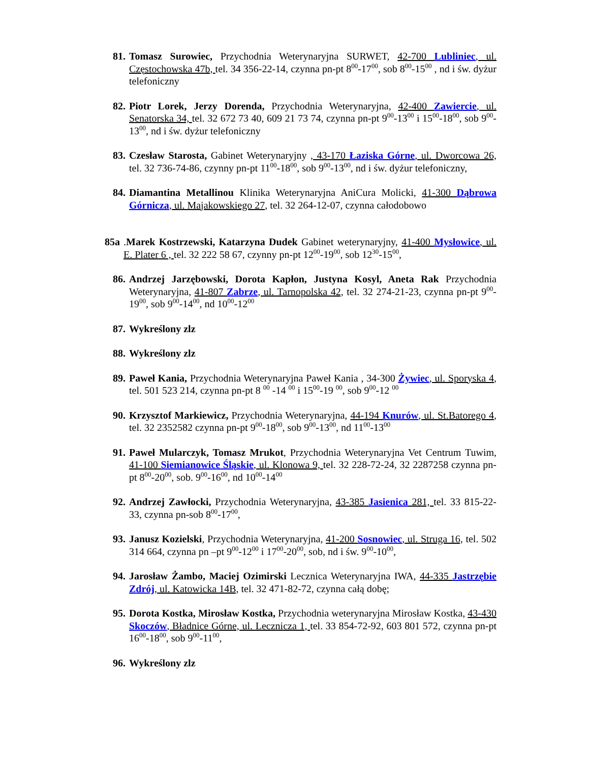81. Tomasz Surowiec, Przychodnia Weterynaryjna SURWET, 42-700 Lubliniec, ul. Częstochowska 47b, tel. 34 356-22-14, czynna pn-pt 8<sup>00</sup>-17<sup>00</sup>, sob 8<sup>00</sup>-15<sup>00</sup> , nd i św. dyżur telefoniczny
82. Piotr Lorek, Jerzy Dorenda, Przychodnia Weterynaryjna, 42-400 Zawiercie, ul. Senatorska 34, tel. 32 672 73 40, 609 21 73 74, czynna pn-pt 9<sup>00</sup>-13<sup>00</sup> i 15<sup>00</sup>-18<sup>00</sup>, sob 9<sup>00</sup>-13<sup>00</sup>, nd i św. dyżur telefoniczny
83. Czesław Starosta, Gabinet Weterynaryjny , 43-170 Łaziska Górne, ul. Dworcowa 26, tel. 32 736-74-86, czynny pn-pt 11<sup>00</sup>-18<sup>00</sup>, sob 9<sup>00</sup>-13<sup>00</sup>, nd i św. dyżur telefoniczny,
84. Diamantina Metallinou Klinika Weterynaryjna AniCura Molicki, 41-300 Dąbrowa Górnicza, ul. Majakowskiego 27, tel. 32 264-12-07, czynna całodobowo
85a.Marek Kostrzewski, Katarzyna Dudek Gabinet weterynaryjny, 41-400 Mysłowice, ul. E. Plater 6 , tel. 32 222 58 67, czynny pn-pt 12<sup>00</sup>-19<sup>00</sup>, sob 12<sup>30</sup>-15<sup>00</sup>,
86. Andrzej Jarzębowski, Dorota Kapłon, Justyna Kosyl, Aneta Rak Przychodnia Weterynaryjna, 41-807 Zabrze, ul. Tarnopolska 42, tel. 32 274-21-23, czynna pn-pt 9<sup>00</sup>-19<sup>00</sup>, sob 9<sup>00</sup>-14<sup>00</sup>, nd 10<sup>00</sup>-12<sup>00</sup>
87. Wykreślony zlz
88. Wykreślony zlz
89. Paweł Kania, Przychodnia Weterynaryjna Paweł Kania , 34-300 Żywiec, ul. Sporyska 4, tel. 501 523 214, czynna pn-pt 8 <sup>00</sup> -14 <sup>00</sup> i 15<sup>00</sup>-19 <sup>00</sup>, sob 9<sup>00</sup>-12 <sup>00</sup>
90. Krzysztof Markiewicz, Przychodnia Weterynaryjna, 44-194 Knurów, ul. St.Batorego 4, tel. 32 2352582 czynna pn-pt 9<sup>00</sup>-18<sup>00</sup>, sob 9<sup>00</sup>-13<sup>00</sup>, nd 11<sup>00</sup>-13<sup>00</sup>
91. Paweł Mularczyk, Tomasz Mrukot, Przychodnia Weterynaryjna Vet Centrum Tuwim, 41-100 Siemianowice Śląskie, ul. Klonowa 9, tel. 32 228-72-24, 32 2287258 czynna pn-pt 8<sup>00</sup>-20<sup>00</sup>, sob. 9<sup>00</sup>-16<sup>00</sup>, nd 10<sup>00</sup>-14<sup>00</sup>
92. Andrzej Zawłocki, Przychodnia Weterynaryjna, 43-385 Jasienica 281, tel. 33 815-22-33, czynna pn-sob 8<sup>00</sup>-17<sup>00</sup>,
93. Janusz Kozielski, Przychodnia Weterynaryjna, 41-200 Sosnowiec, ul. Struga 16, tel. 502 314 664, czynna pn –pt 9<sup>00</sup>-12<sup>00</sup> i 17<sup>00</sup>-20<sup>00</sup>, sob, nd i św. 9<sup>00</sup>-10<sup>00</sup>,
94. Jarosław Żambo, Maciej Ozimirski Lecznica Weterynaryjna IWA, 44-335 Jastrzębie Zdrój, ul. Katowicka 14B, tel. 32 471-82-72, czynna całą dobę;
95. Dorota Kostka, Mirosław Kostka, Przychodnia weterynaryjna Mirosław Kostka, 43-430 Skoczów, Bładnice Górne, ul. Lecznicza 1, tel. 33 854-72-92, 603 801 572, czynna pn-pt 16<sup>00</sup>-18<sup>00</sup>, sob 9<sup>00</sup>-11<sup>00</sup>,
96. Wykreślony zlz